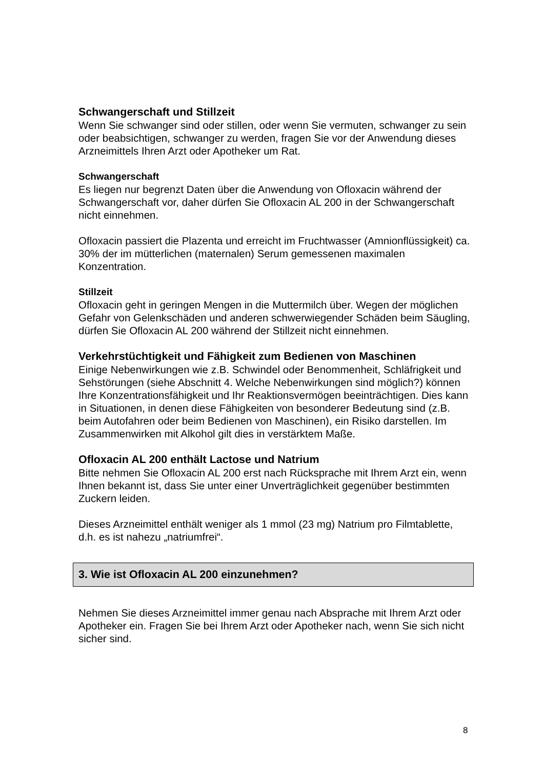Schwangerschaft und Stillzeit
Wenn Sie schwanger sind oder stillen, oder wenn Sie vermuten, schwanger zu sein oder beabsichtigen, schwanger zu werden, fragen Sie vor der Anwendung dieses Arzneimittels Ihren Arzt oder Apotheker um Rat.
Schwangerschaft
Es liegen nur begrenzt Daten über die Anwendung von Ofloxacin während der Schwangerschaft vor, daher dürfen Sie Ofloxacin AL 200 in der Schwangerschaft nicht einnehmen.
Ofloxacin passiert die Plazenta und erreicht im Fruchtwasser (Amnionflüssigkeit) ca. 30% der im mütterlichen (maternalen) Serum gemessenen maximalen Konzentration.
Stillzeit
Ofloxacin geht in geringen Mengen in die Muttermilch über. Wegen der möglichen Gefahr von Gelenkschäden und anderen schwerwiegender Schäden beim Säugling, dürfen Sie Ofloxacin AL 200 während der Stillzeit nicht einnehmen.
Verkehrstüchtigkeit und Fähigkeit zum Bedienen von Maschinen
Einige Nebenwirkungen wie z.B. Schwindel oder Benommenheit, Schläfrigkeit und Sehstörungen (siehe Abschnitt 4. Welche Nebenwirkungen sind möglich?) können Ihre Konzentrationsfähigkeit und Ihr Reaktionsvermögen beeinträchtigen. Dies kann in Situationen, in denen diese Fähigkeiten von besonderer Bedeutung sind (z.B. beim Autofahren oder beim Bedienen von Maschinen), ein Risiko darstellen. Im Zusammenwirken mit Alkohol gilt dies in verstärktem Maße.
Ofloxacin AL 200 enthält Lactose und Natrium
Bitte nehmen Sie Ofloxacin AL 200 erst nach Rücksprache mit Ihrem Arzt ein, wenn Ihnen bekannt ist, dass Sie unter einer Unverträglichkeit gegenüber bestimmten Zuckern leiden.
Dieses Arzneimittel enthält weniger als 1 mmol (23 mg) Natrium pro Filmtablette, d.h. es ist nahezu „natriumfrei“.
3. Wie ist Ofloxacin AL 200 einzunehmen?
Nehmen Sie dieses Arzneimittel immer genau nach Absprache mit Ihrem Arzt oder Apotheker ein. Fragen Sie bei Ihrem Arzt oder Apotheker nach, wenn Sie sich nicht sicher sind.
8